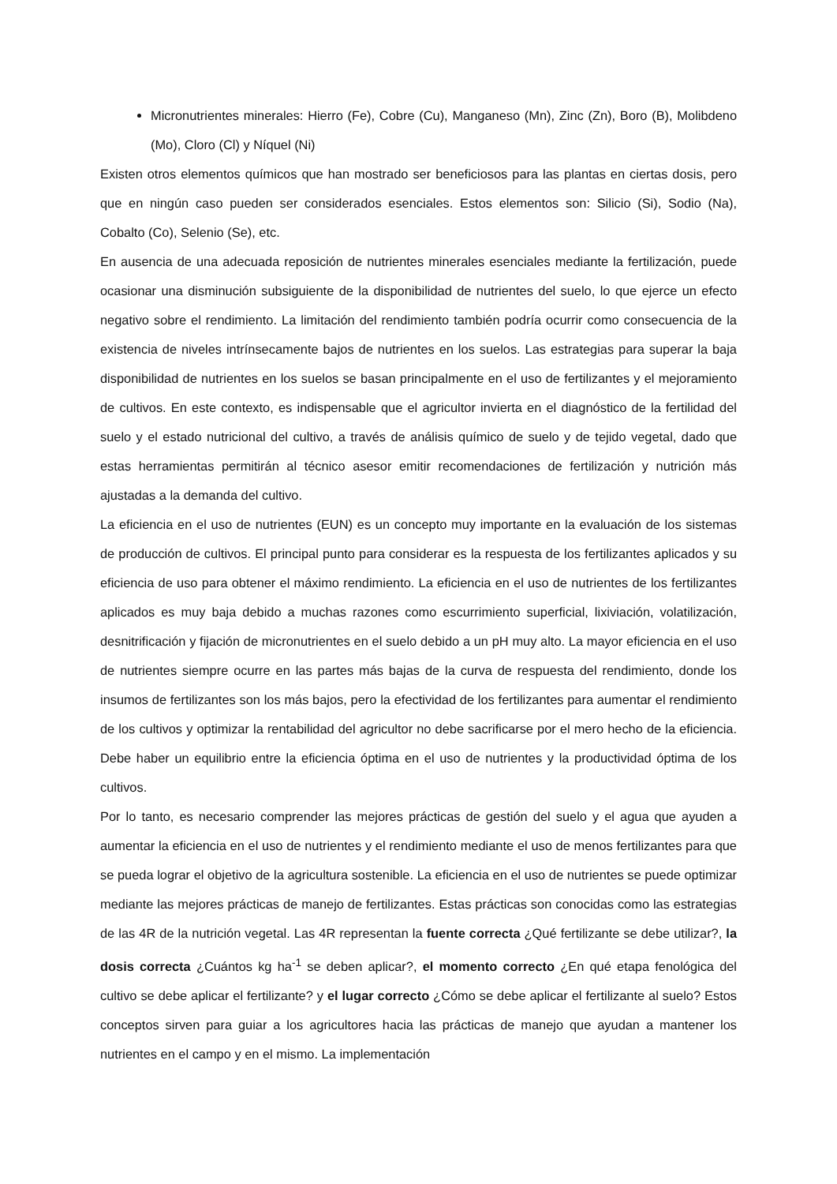Micronutrientes minerales: Hierro (Fe), Cobre (Cu), Manganeso (Mn), Zinc (Zn), Boro (B), Molibdeno (Mo), Cloro (Cl) y Níquel (Ni)
Existen otros elementos químicos que han mostrado ser beneficiosos para las plantas en ciertas dosis, pero que en ningún caso pueden ser considerados esenciales. Estos elementos son: Silicio (Si), Sodio (Na), Cobalto (Co), Selenio (Se), etc.
En ausencia de una adecuada reposición de nutrientes minerales esenciales mediante la fertilización, puede ocasionar una disminución subsiguiente de la disponibilidad de nutrientes del suelo, lo que ejerce un efecto negativo sobre el rendimiento. La limitación del rendimiento también podría ocurrir como consecuencia de la existencia de niveles intrínsecamente bajos de nutrientes en los suelos. Las estrategias para superar la baja disponibilidad de nutrientes en los suelos se basan principalmente en el uso de fertilizantes y el mejoramiento de cultivos. En este contexto, es indispensable que el agricultor invierta en el diagnóstico de la fertilidad del suelo y el estado nutricional del cultivo, a través de análisis químico de suelo y de tejido vegetal, dado que estas herramientas permitirán al técnico asesor emitir recomendaciones de fertilización y nutrición más ajustadas a la demanda del cultivo.
La eficiencia en el uso de nutrientes (EUN) es un concepto muy importante en la evaluación de los sistemas de producción de cultivos. El principal punto para considerar es la respuesta de los fertilizantes aplicados y su eficiencia de uso para obtener el máximo rendimiento. La eficiencia en el uso de nutrientes de los fertilizantes aplicados es muy baja debido a muchas razones como escurrimiento superficial, lixiviación, volatilización, desnitrificación y fijación de micronutrientes en el suelo debido a un pH muy alto. La mayor eficiencia en el uso de nutrientes siempre ocurre en las partes más bajas de la curva de respuesta del rendimiento, donde los insumos de fertilizantes son los más bajos, pero la efectividad de los fertilizantes para aumentar el rendimiento de los cultivos y optimizar la rentabilidad del agricultor no debe sacrificarse por el mero hecho de la eficiencia. Debe haber un equilibrio entre la eficiencia óptima en el uso de nutrientes y la productividad óptima de los cultivos.
Por lo tanto, es necesario comprender las mejores prácticas de gestión del suelo y el agua que ayuden a aumentar la eficiencia en el uso de nutrientes y el rendimiento mediante el uso de menos fertilizantes para que se pueda lograr el objetivo de la agricultura sostenible. La eficiencia en el uso de nutrientes se puede optimizar mediante las mejores prácticas de manejo de fertilizantes. Estas prácticas son conocidas como las estrategias de las 4R de la nutrición vegetal. Las 4R representan la fuente correcta ¿Qué fertilizante se debe utilizar?, la dosis correcta ¿Cuántos kg ha<sup>-1</sup> se deben aplicar?, el momento correcto ¿En qué etapa fenológica del cultivo se debe aplicar el fertilizante? y el lugar correcto ¿Cómo se debe aplicar el fertilizante al suelo? Estos conceptos sirven para guiar a los agricultores hacia las prácticas de manejo que ayudan a mantener los nutrientes en el campo y en el mismo. La implementación